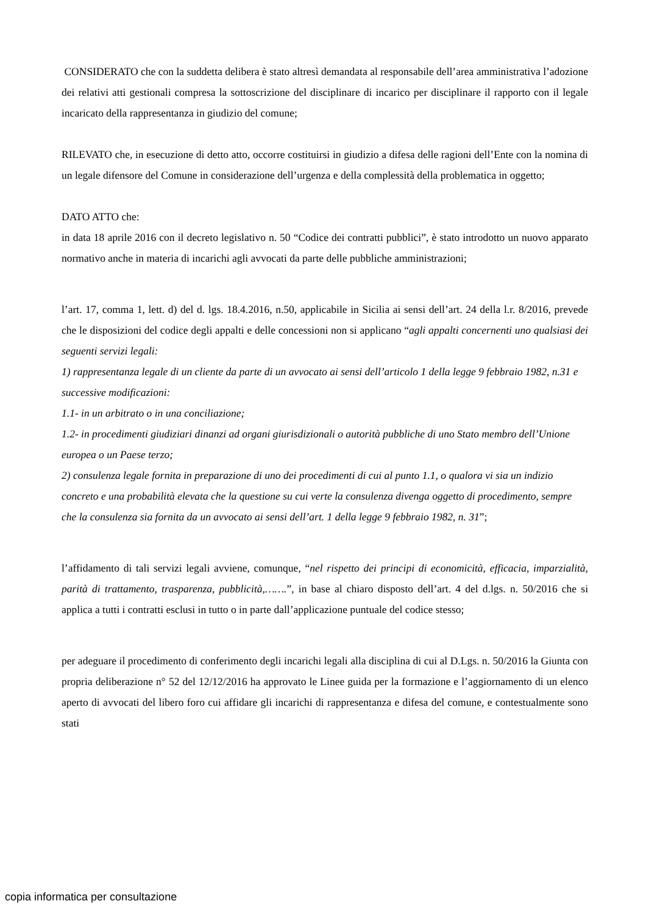CONSIDERATO che con la suddetta delibera è stato altresì demandata al responsabile dell’area amministrativa l’adozione dei relativi atti gestionali compresa la sottoscrizione del disciplinare di incarico per disciplinare il rapporto con il legale incaricato della rappresentanza in giudizio del comune;
RILEVATO che, in esecuzione di detto atto, occorre costituirsi in giudizio a difesa delle ragioni dell’Ente con la nomina di un legale difensore del Comune in considerazione dell’urgenza e della complessità della problematica in oggetto;
DATO ATTO che:
in data 18 aprile 2016 con il decreto legislativo n. 50 “Codice dei contratti pubblici”, è stato introdotto un nuovo apparato normativo anche in materia di incarichi agli avvocati da parte delle pubbliche amministrazioni;
l’art. 17, comma 1, lett. d) del d. lgs. 18.4.2016, n.50, applicabile in Sicilia ai sensi dell’art. 24 della l.r. 8/2016, prevede che le disposizioni del codice degli appalti e delle concessioni non si applicano “agli appalti concernenti uno qualsiasi dei seguenti servizi legali:
1) rappresentanza legale di un cliente da parte di un avvocato ai sensi dell’articolo 1 della legge 9 febbraio 1982, n.31 e successive modificazioni:
1.1- in un arbitrato o in una conciliazione;
1.2- in procedimenti giudiziari dinanzi ad organi giurisdizionali o autorità pubbliche di uno Stato membro dell’Unione europea o un Paese terzo;
2) consulenza legale fornita in preparazione di uno dei procedimenti di cui al punto 1.1, o qualora vi sia un indizio concreto e una probabilità elevata che la questione su cui verte la consulenza divenga oggetto di procedimento, sempre che la consulenza sia fornita da un avvocato ai sensi dell’art. 1 della legge 9 febbraio 1982, n. 31”;
l’affidamento di tali servizi legali avviene, comunque, “nel rispetto dei principi di economicità, efficacia, imparzialità, parità di trattamento, trasparenza, pubblicità,…….”, in base al chiaro disposto dell’art. 4 del d.lgs. n. 50/2016 che si applica a tutti i contratti esclusi in tutto o in parte dall’applicazione puntuale del codice stesso;
per adeguare il procedimento di conferimento degli incarichi legali alla disciplina di cui al D.Lgs. n. 50/2016 la Giunta con propria deliberazione n° 52 del 12/12/2016 ha approvato le Linee guida per la formazione e l’aggiornamento di un elenco aperto di avvocati del libero foro cui affidare gli incarichi di rappresentanza e difesa del comune, e contestualmente sono stati
copia informatica per consultazione